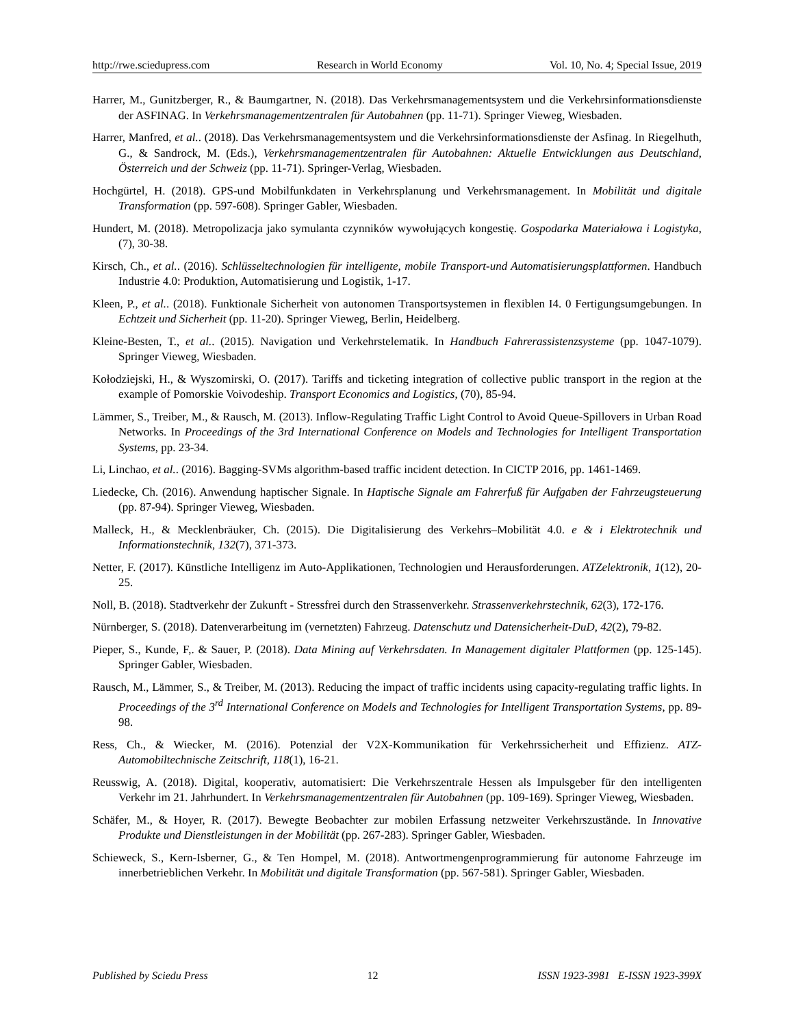http://rwe.sciedupress.com Research in World Economy Vol. 10, No. 4; Special Issue, 2019
Harrer, M., Gunitzberger, R., & Baumgartner, N. (2018). Das Verkehrsmanagementsystem und die Verkehrsinformationsdienste der ASFINAG. In Verkehrsmanagementzentralen für Autobahnen (pp. 11-71). Springer Vieweg, Wiesbaden.
Harrer, Manfred, et al.. (2018). Das Verkehrsmanagementsystem und die Verkehrsinformationsdienste der Asfinag. In Riegelhuth, G., & Sandrock, M. (Eds.), Verkehrsmanagementzentralen für Autobahnen: Aktuelle Entwicklungen aus Deutschland, Österreich und der Schweiz (pp. 11-71). Springer-Verlag, Wiesbaden.
Hochgürtel, H. (2018). GPS-und Mobilfunkdaten in Verkehrsplanung und Verkehrsmanagement. In Mobilität und digitale Transformation (pp. 597-608). Springer Gabler, Wiesbaden.
Hundert, M. (2018). Metropolizacja jako symulanta czynników wywołujących kongestię. Gospodarka Materiałowa i Logistyka, (7), 30-38.
Kirsch, Ch., et al.. (2016). Schlüsseltechnologien für intelligente, mobile Transport-und Automatisierungsplattformen. Handbuch Industrie 4.0: Produktion, Automatisierung und Logistik, 1-17.
Kleen, P., et al.. (2018). Funktionale Sicherheit von autonomen Transportsystemen in flexiblen I4. 0 Fertigungsumgebungen. In Echtzeit und Sicherheit (pp. 11-20). Springer Vieweg, Berlin, Heidelberg.
Kleine-Besten, T., et al.. (2015). Navigation und Verkehrstelematik. In Handbuch Fahrerassistenzsysteme (pp. 1047-1079). Springer Vieweg, Wiesbaden.
Kołodziejski, H., & Wyszomirski, O. (2017). Tariffs and ticketing integration of collective public transport in the region at the example of Pomorskie Voivodeship. Transport Economics and Logistics, (70), 85-94.
Lämmer, S., Treiber, M., & Rausch, M. (2013). Inflow-Regulating Traffic Light Control to Avoid Queue-Spillovers in Urban Road Networks. In Proceedings of the 3rd International Conference on Models and Technologies for Intelligent Transportation Systems, pp. 23-34.
Li, Linchao, et al.. (2016). Bagging-SVMs algorithm-based traffic incident detection. In CICTP 2016, pp. 1461-1469.
Liedecke, Ch. (2016). Anwendung haptischer Signale. In Haptische Signale am Fahrerfuß für Aufgaben der Fahrzeugsteuerung (pp. 87-94). Springer Vieweg, Wiesbaden.
Malleck, H., & Mecklenbräuker, Ch. (2015). Die Digitalisierung des Verkehrs–Mobilität 4.0. e & i Elektrotechnik und Informationstechnik, 132(7), 371-373.
Netter, F. (2017). Künstliche Intelligenz im Auto-Applikationen, Technologien und Herausforderungen. ATZelektronik, 1(12), 20-25.
Noll, B. (2018). Stadtverkehr der Zukunft - Stressfrei durch den Strassenverkehr. Strassenverkehrstechnik, 62(3), 172-176.
Nürnberger, S. (2018). Datenverarbeitung im (vernetzten) Fahrzeug. Datenschutz und Datensicherheit-DuD, 42(2), 79-82.
Pieper, S., Kunde, F,. & Sauer, P. (2018). Data Mining auf Verkehrsdaten. In Management digitaler Plattformen (pp. 125-145). Springer Gabler, Wiesbaden.
Rausch, M., Lämmer, S., & Treiber, M. (2013). Reducing the impact of traffic incidents using capacity-regulating traffic lights. In Proceedings of the 3<sup>rd</sup> International Conference on Models and Technologies for Intelligent Transportation Systems, pp. 89-98.
Ress, Ch., & Wiecker, M. (2016). Potenzial der V2X-Kommunikation für Verkehrssicherheit und Effizienz. ATZ-Automobiltechnische Zeitschrift, 118(1), 16-21.
Reusswig, A. (2018). Digital, kooperativ, automatisiert: Die Verkehrszentrale Hessen als Impulsgeber für den intelligenten Verkehr im 21. Jahrhundert. In Verkehrsmanagementzentralen für Autobahnen (pp. 109-169). Springer Vieweg, Wiesbaden.
Schäfer, M., & Hoyer, R. (2017). Bewegte Beobachter zur mobilen Erfassung netzweiter Verkehrszustände. In Innovative Produkte und Dienstleistungen in der Mobilität (pp. 267-283). Springer Gabler, Wiesbaden.
Schieweck, S., Kern-Isberner, G., & Ten Hompel, M. (2018). Antwortmengenprogrammierung für autonome Fahrzeuge im innerbetrieblichen Verkehr. In Mobilität und digitale Transformation (pp. 567-581). Springer Gabler, Wiesbaden.
Published by Sciedu Press 12 ISSN 1923-3981 E-ISSN 1923-399X